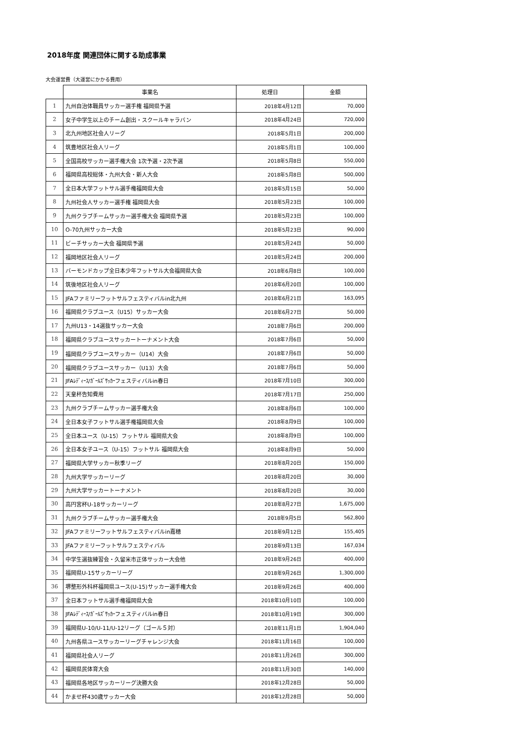2018年度 関連団体に関する助成事業
大会運営費（大運営にかかる費用）
| | 事業名 | 処理日 | 金額 |
| --- | --- | --- | --- |
| 1 | 九州自治体職員サッカー選手権 福岡県予選 | 2018年4月12日 | 70,000 |
| 2 | 女子中学生以上のチーム創出・スクールキャラバン | 2018年4月24日 | 720,000 |
| 3 | 北九州地区社会人リーグ | 2018年5月1日 | 200,000 |
| 4 | 筑豊地区社会人リーグ | 2018年5月1日 | 100,000 |
| 5 | 全国高校サッカー選手権大会 1次予選・2次予選 | 2018年5月8日 | 550,000 |
| 6 | 福岡県高校総体・九州大会・新人大会 | 2018年5月8日 | 500,000 |
| 7 | 全日本大学フットサル選手権福岡県大会 | 2018年5月15日 | 50,000 |
| 8 | 九州社会人サッカー選手権 福岡県大会 | 2018年5月23日 | 100,000 |
| 9 | 九州クラブチームサッカー選手権大会 福岡県予選 | 2018年5月23日 | 100,000 |
| 10 | O-70九州サッカー大会 | 2018年5月23日 | 90,000 |
| 11 | ビーチサッカー大会 福岡県予選 | 2018年5月24日 | 50,000 |
| 12 | 福岡地区社会人リーグ | 2018年5月24日 | 200,000 |
| 13 | バーモンドカップ全日本少年フットサル大会福岡県大会 | 2018年6月8日 | 100,000 |
| 14 | 筑後地区社会人リーグ | 2018年6月20日 | 100,000 |
| 15 | JFAファミリーフットサルフェスティバルin北九州 | 2018年6月21日 | 163,095 |
| 16 | 福岡県クラブユース（U15）サッカー大会 | 2018年6月27日 | 50,000 |
| 17 | 九州U13・14選抜サッカー大会 | 2018年7月6日 | 200,000 |
| 18 | 福岡県クラブユースサッカートーナメント大会 | 2018年7月6日 | 50,000 |
| 19 | 福岡県クラブユースサッカー（U14）大会 | 2018年7月6日 | 50,000 |
| 20 | 福岡県クラブユースサッカー（U13）大会 | 2018年7月6日 | 50,000 |
| 21 | JFAﾚﾃﾞｨｰｽ/ｶﾞｰﾙｽﾞｻｯｶｰフェスティバルin春日 | 2018年7月10日 | 300,000 |
| 22 | 天皇杯告知費用 | 2018年7月17日 | 250,000 |
| 23 | 九州クラブチームサッカー選手権大会 | 2018年8月6日 | 100,000 |
| 24 | 全日本女子フットサル選手権福岡県大会 | 2018年8月9日 | 100,000 |
| 25 | 全日本ユース（U-15）フットサル 福岡県大会 | 2018年8月9日 | 100,000 |
| 26 | 全日本女子ユース（U-15）フットサル 福岡県大会 | 2018年8月9日 | 50,000 |
| 27 | 福岡県大学サッカー秋季リーグ | 2018年8月20日 | 150,000 |
| 28 | 九州大学サッカーリーグ | 2018年8月20日 | 30,000 |
| 29 | 九州大学サッカートーナメント | 2018年8月20日 | 30,000 |
| 30 | 高円宮杯U-18サッカーリーグ | 2018年8月27日 | 1,675,000 |
| 31 | 九州クラブチームサッカー選手権大会 | 2018年9月5日 | 562,800 |
| 32 | JFAファミリーフットサルフェスティバルin嘉穂 | 2018年9月12日 | 155,405 |
| 33 | JFAファミリーフットサルフェスティバル | 2018年9月13日 | 167,034 |
| 34 | 中学生選抜練習会・久留米市正体サッカー大会他 | 2018年9月26日 | 400,000 |
| 35 | 福岡県U-15サッカーリーグ | 2018年9月26日 | 1,300,000 |
| 36 | 堺整形外科杯福岡県ユース(U-15)サッカー選手権大会 | 2018年9月26日 | 400,000 |
| 37 | 全日本フットサル選手権福岡県大会 | 2018年10月10日 | 100,000 |
| 38 | JFAﾚﾃﾞｨｰｽ/ｶﾞｰﾙｽﾞｻｯｶｰフェスティバルin春日 | 2018年10月19日 | 300,000 |
| 39 | 福岡県U-10/U-11/U-12リーグ（ゴール５対） | 2018年11月1日 | 1,904,040 |
| 40 | 九州各県ユースサッカーリーグチャレンジ大会 | 2018年11月16日 | 100,000 |
| 41 | 福岡県社会人リーグ | 2018年11月26日 | 300,000 |
| 42 | 福岡県民体育大会 | 2018年11月30日 | 140,000 |
| 43 | 福岡県各地区サッカーリーグ決勝大会 | 2018年12月28日 | 50,000 |
| 44 | かませ杯430歳サッカー大会 | 2018年12月28日 | 50,000 |